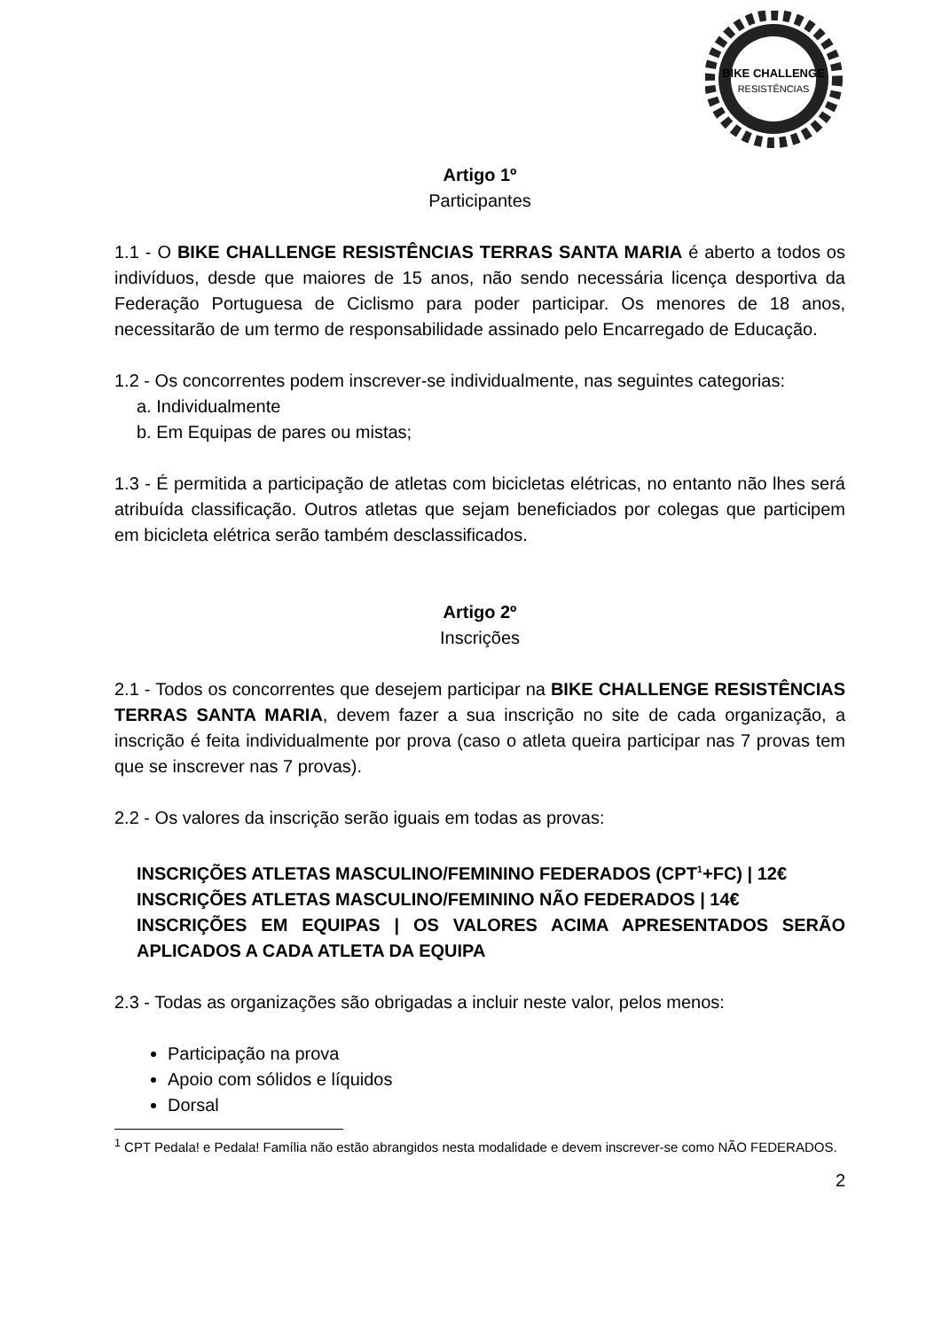BIKE CHALLENGE
RESISTÊNCIAS
Artigo 1º
Participantes
1.1 - O BIKE CHALLENGE RESISTÊNCIAS TERRAS SANTA MARIA é aberto a todos os indivíduos, desde que maiores de 15 anos, não sendo necessária licença desportiva da Federação Portuguesa de Ciclismo para poder participar. Os menores de 18 anos, necessitarão de um termo de responsabilidade assinado pelo Encarregado de Educação.
1.2 - Os concorrentes podem inscrever-se individualmente, nas seguintes categorias:
a. Individualmente
b. Em Equipas de pares ou mistas;
1.3 - É permitida a participação de atletas com bicicletas elétricas, no entanto não lhes será atribuída classificação. Outros atletas que sejam beneficiados por colegas que participem em bicicleta elétrica serão também desclassificados.
Artigo 2º
Inscrições
2.1 - Todos os concorrentes que desejem participar na BIKE CHALLENGE RESISTÊNCIAS TERRAS SANTA MARIA, devem fazer a sua inscrição no site de cada organização, a inscrição é feita individualmente por prova (caso o atleta queira participar nas 7 provas tem que se inscrever nas 7 provas).
2.2 - Os valores da inscrição serão iguais em todas as provas:
INSCRIÇÕES ATLETAS MASCULINO/FEMININO FEDERADOS (CPT<sup>1</sup>+FC) | 12€
INSCRIÇÕES ATLETAS MASCULINO/FEMININO NÃO FEDERADOS | 14€
INSCRIÇÕES EM EQUIPAS | OS VALORES ACIMA APRESENTADOS SERÃO APLICADOS A CADA ATLETA DA EQUIPA
2.3 - Todas as organizações são obrigadas a incluir neste valor, pelos menos:
Participação na prova
Apoio com sólidos e líquidos
Dorsal
<sup>1</sup> CPT Pedala! e Pedala! Família não estão abrangidos nesta modalidade e devem inscrever-se como NÃO FEDERADOS.
2